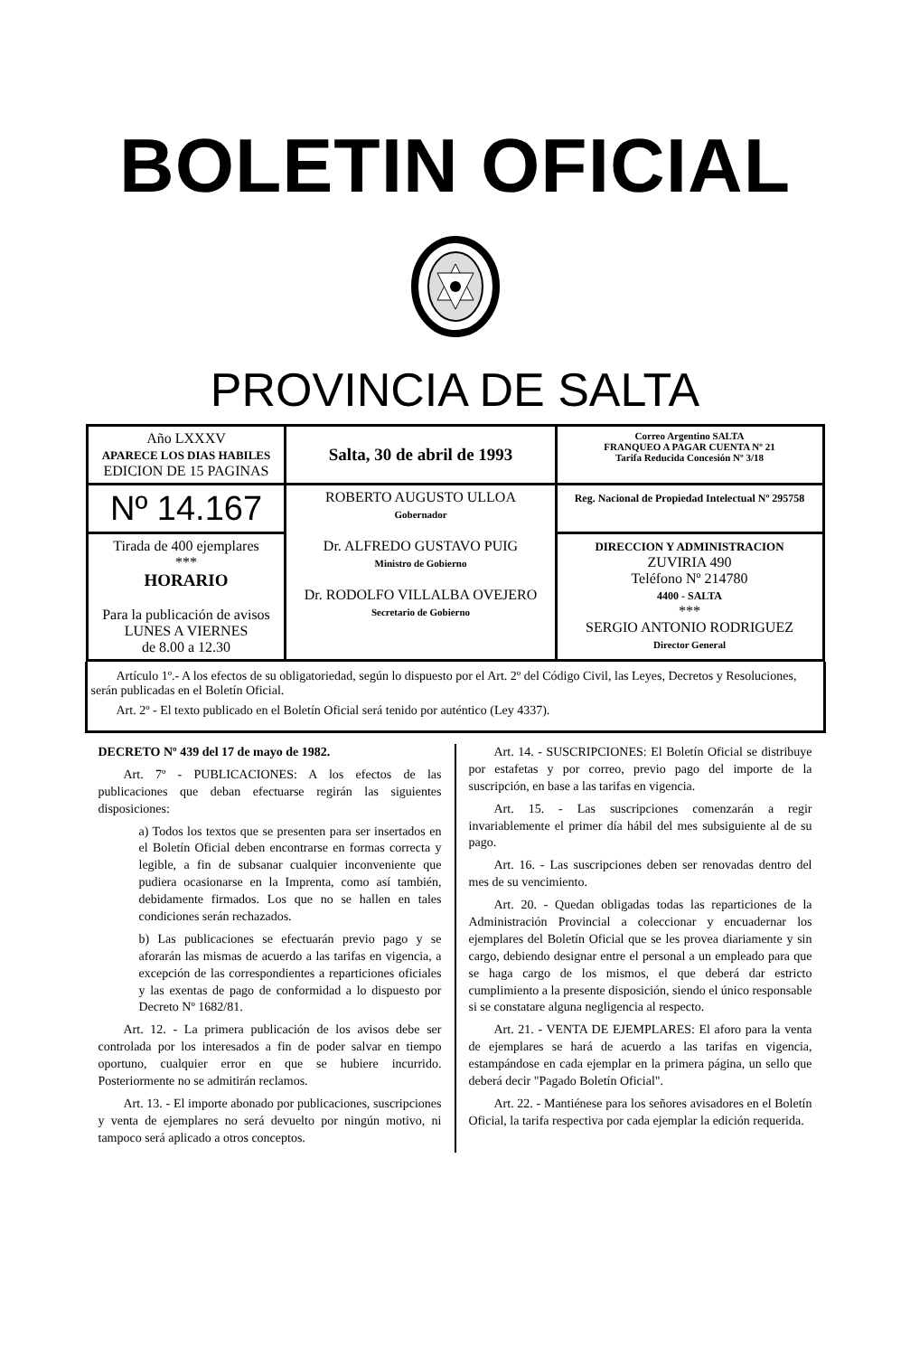BOLETIN OFICIAL
PROVINCIA DE SALTA
| Año LXXXV APARECE LOS DIAS HABILES EDICION DE 15 PAGINAS | Salta, 30 de abril de 1993 | Correo Argentino SALTA FRANQUEO A PAGAR CUENTA Nº 21 Tarifa Reducida Concesión Nº 3/18 |
| Nº 14.167 | ROBERTO AUGUSTO ULLOA Gobernador Dr. ALFREDO GUSTAVO PUIG Ministro de Gobierno Dr. RODOLFO VILLALBA OVEJERO Secretario de Gobierno | Reg. Nacional de Propiedad Intelectual Nº 295758 |
| Tirada de 400 ejemplares *** HORARIO Para la publicación de avisos LUNES A VIERNES de 8.00 a 12.30 | | DIRECCION Y ADMINISTRACION ZUVIRIA 490 Teléfono Nº 214780 4400 - SALTA *** SERGIO ANTONIO RODRIGUEZ Director General |
Artículo 1º.- A los efectos de su obligatoriedad, según lo dispuesto por el Art. 2º del Código Civil, las Leyes, Decretos y Resoluciones, serán publicadas en el Boletín Oficial.
Art. 2º - El texto publicado en el Boletín Oficial será tenido por auténtico (Ley 4337).
DECRETO Nº 439 del 17 de mayo de 1982.
Art. 7º - PUBLICACIONES: A los efectos de las publicaciones que deban efectuarse regirán las siguientes disposiciones:
a) Todos los textos que se presenten para ser insertados en el Boletín Oficial deben encontrarse en formas correcta y legible, a fin de subsanar cualquier inconveniente que pudiera ocasionarse en la Imprenta, como así también, debidamente firmados. Los que no se hallen en tales condiciones serán rechazados.
b) Las publicaciones se efectuarán previo pago y se aforarán las mismas de acuerdo a las tarifas en vigencia, a excepción de las correspondientes a reparticiones oficiales y las exentas de pago de conformidad a lo dispuesto por Decreto Nº 1682/81.
Art. 12. - La primera publicación de los avisos debe ser controlada por los interesados a fin de poder salvar en tiempo oportuno, cualquier error en que se hubiere incurrido. Posteriormente no se admitirán reclamos.
Art. 13. - El importe abonado por publicaciones, suscripciones y venta de ejemplares no será devuelto por ningún motivo, ni tampoco será aplicado a otros conceptos.
Art. 14. - SUSCRIPCIONES: El Boletín Oficial se distribuye por estafetas y por correo, previo pago del importe de la suscripción, en base a las tarifas en vigencia.
Art. 15. - Las suscripciones comenzarán a regir invariablemente el primer día hábil del mes subsiguiente al de su pago.
Art. 16. - Las suscripciones deben ser renovadas dentro del mes de su vencimiento.
Art. 20. - Quedan obligadas todas las reparticiones de la Administración Provincial a coleccionar y encuadernar los ejemplares del Boletín Oficial que se les provea diariamente y sin cargo, debiendo designar entre el personal a un empleado para que se haga cargo de los mismos, el que deberá dar estricto cumplimiento a la presente disposición, siendo el único responsable si se constatare alguna negligencia al respecto.
Art. 21. - VENTA DE EJEMPLARES: El aforo para la venta de ejemplares se hará de acuerdo a las tarifas en vigencia, estampándose en cada ejemplar en la primera página, un sello que deberá decir "Pagado Boletín Oficial".
Art. 22. - Mantiénese para los señores avisadores en el Boletín Oficial, la tarifa respectiva por cada ejemplar la edición requerida.